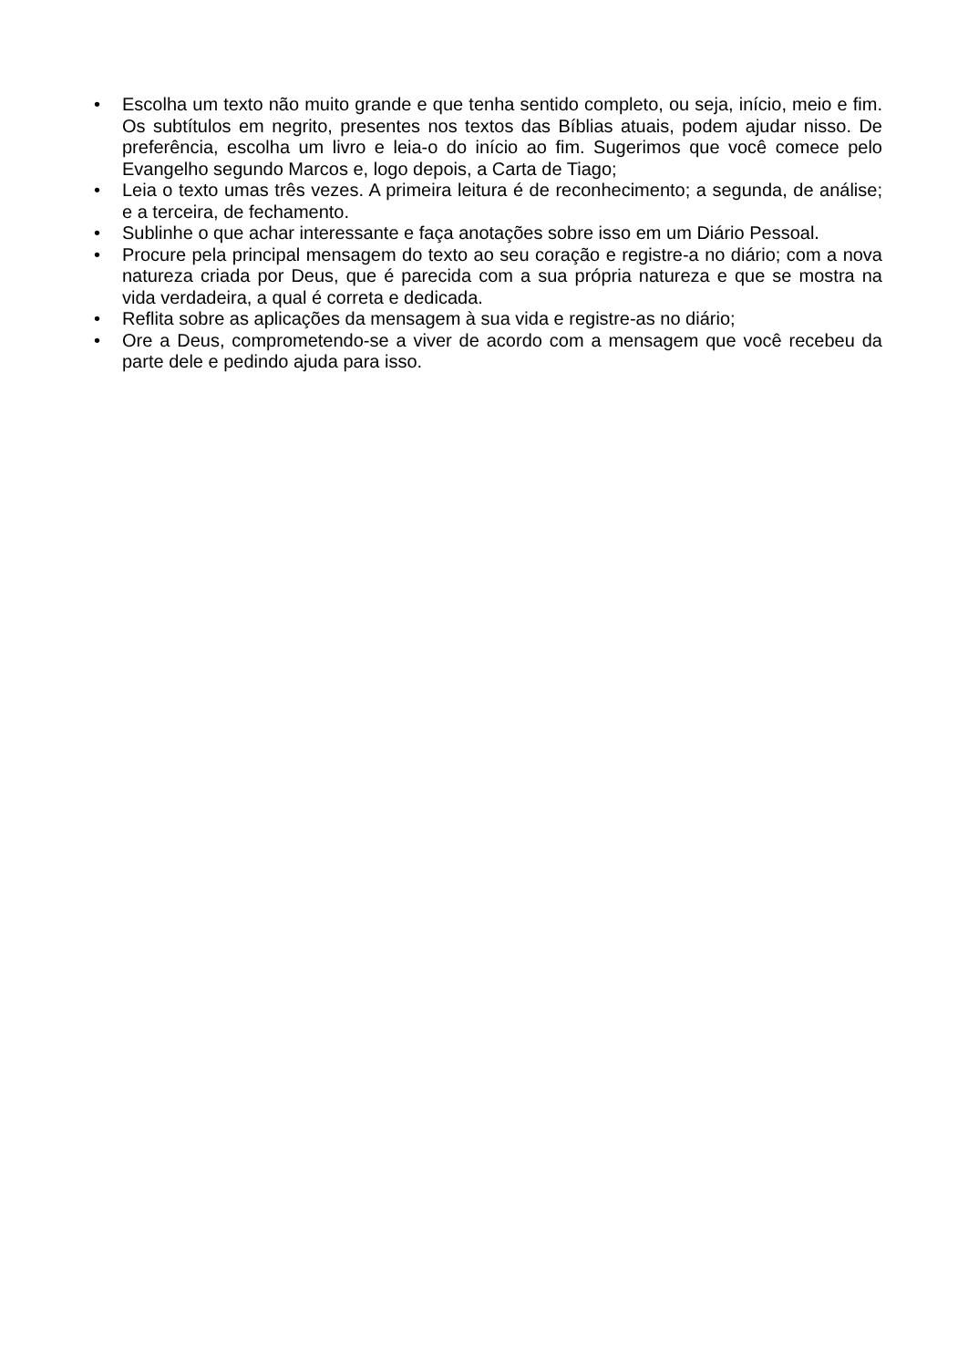• Escolha um texto não muito grande e que tenha sentido completo, ou seja, início, meio e fim. Os subtítulos em negrito, presentes nos textos das Bíblias atuais, podem ajudar nisso. De preferência, escolha um livro e leia-o do início ao fim. Sugerimos que você comece pelo Evangelho segundo Marcos e, logo depois, a Carta de Tiago;
• Leia o texto umas três vezes. A primeira leitura é de reconhecimento; a segunda, de análise; e a terceira, de fechamento.
• Sublinhe o que achar interessante e faça anotações sobre isso em um Diário Pessoal.
• Procure pela principal mensagem do texto ao seu coração e registre-a no diário; com a nova natureza criada por Deus, que é parecida com a sua própria natureza e que se mostra na vida verdadeira, a qual é correta e dedicada.
• Reflita sobre as aplicações da mensagem à sua vida e registre-as no diário;
• Ore a Deus, comprometendo-se a viver de acordo com a mensagem que você recebeu da parte dele e pedindo ajuda para isso.